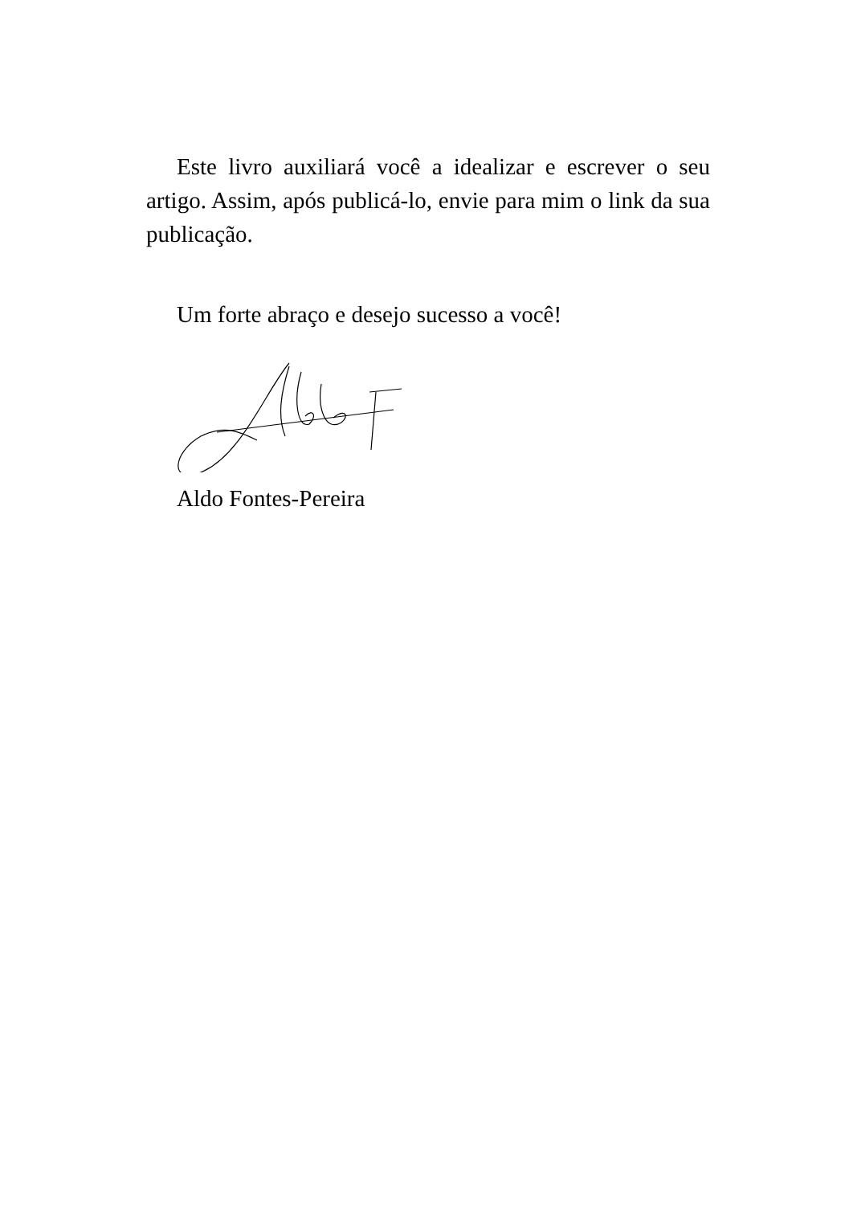Este livro auxiliará você a idealizar e escrever o seu artigo. Assim, após publicá-lo, envie para mim o link da sua publicação.
Um forte abraço e desejo sucesso a você!
Aldo Fontes-Pereira